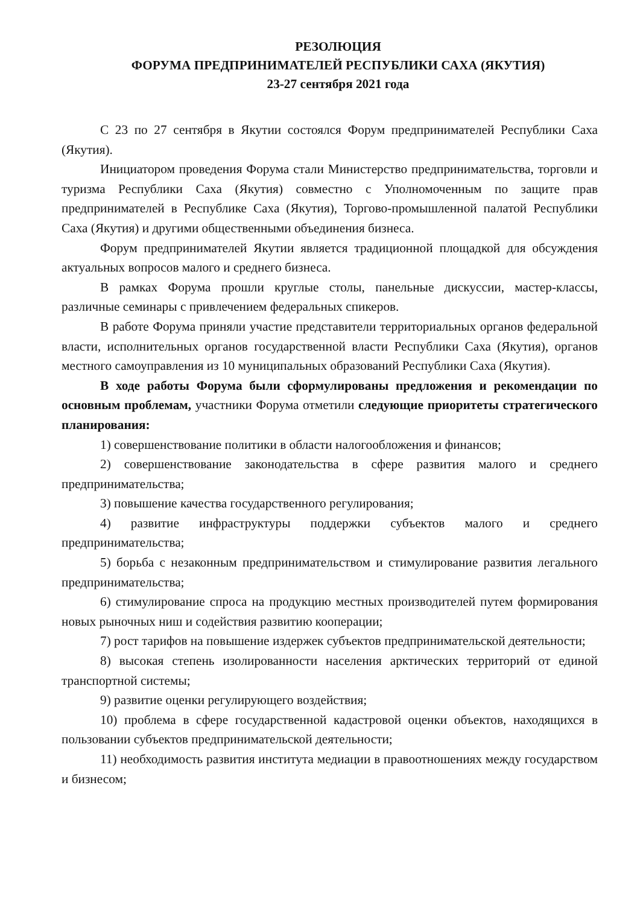РЕЗОЛЮЦИЯ
ФОРУМА ПРЕДПРИНИМАТЕЛЕЙ РЕСПУБЛИКИ САХА (ЯКУТИЯ)
23-27 сентября 2021 года
С 23 по 27 сентября в Якутии состоялся Форум предпринимателей Республики Саха (Якутия).
Инициатором проведения Форума стали Министерство предпринимательства, торговли и туризма Республики Саха (Якутия) совместно с Уполномоченным по защите прав предпринимателей в Республике Саха (Якутия), Торгово-промышленной палатой Республики Саха (Якутия) и другими общественными объединения бизнеса.
Форум предпринимателей Якутии является традиционной площадкой для обсуждения актуальных вопросов малого и среднего бизнеса.
В рамках Форума прошли круглые столы, панельные дискуссии, мастер-классы, различные семинары с привлечением федеральных спикеров.
В работе Форума приняли участие представители территориальных органов федеральной власти, исполнительных органов государственной власти Республики Саха (Якутия), органов местного самоуправления из 10 муниципальных образований Республики Саха (Якутия).
В ходе работы Форума были сформулированы предложения и рекомендации по основным проблемам, участники Форума отметили следующие приоритеты стратегического планирования:
1) совершенствование политики в области налогообложения и финансов;
2) совершенствование законодательства в сфере развития малого и среднего предпринимательства;
3) повышение качества государственного регулирования;
4) развитие инфраструктуры поддержки субъектов малого и среднего предпринимательства;
5) борьба с незаконным предпринимательством и стимулирование развития легального предпринимательства;
6) стимулирование спроса на продукцию местных производителей путем формирования новых рыночных ниш и содействия развитию кооперации;
7) рост тарифов на повышение издержек субъектов предпринимательской деятельности;
8) высокая степень изолированности населения арктических территорий от единой транспортной системы;
9) развитие оценки регулирующего воздействия;
10) проблема в сфере государственной кадастровой оценки объектов, находящихся в пользовании субъектов предпринимательской деятельности;
11) необходимость развития института медиации в правоотношениях между государством и бизнесом;